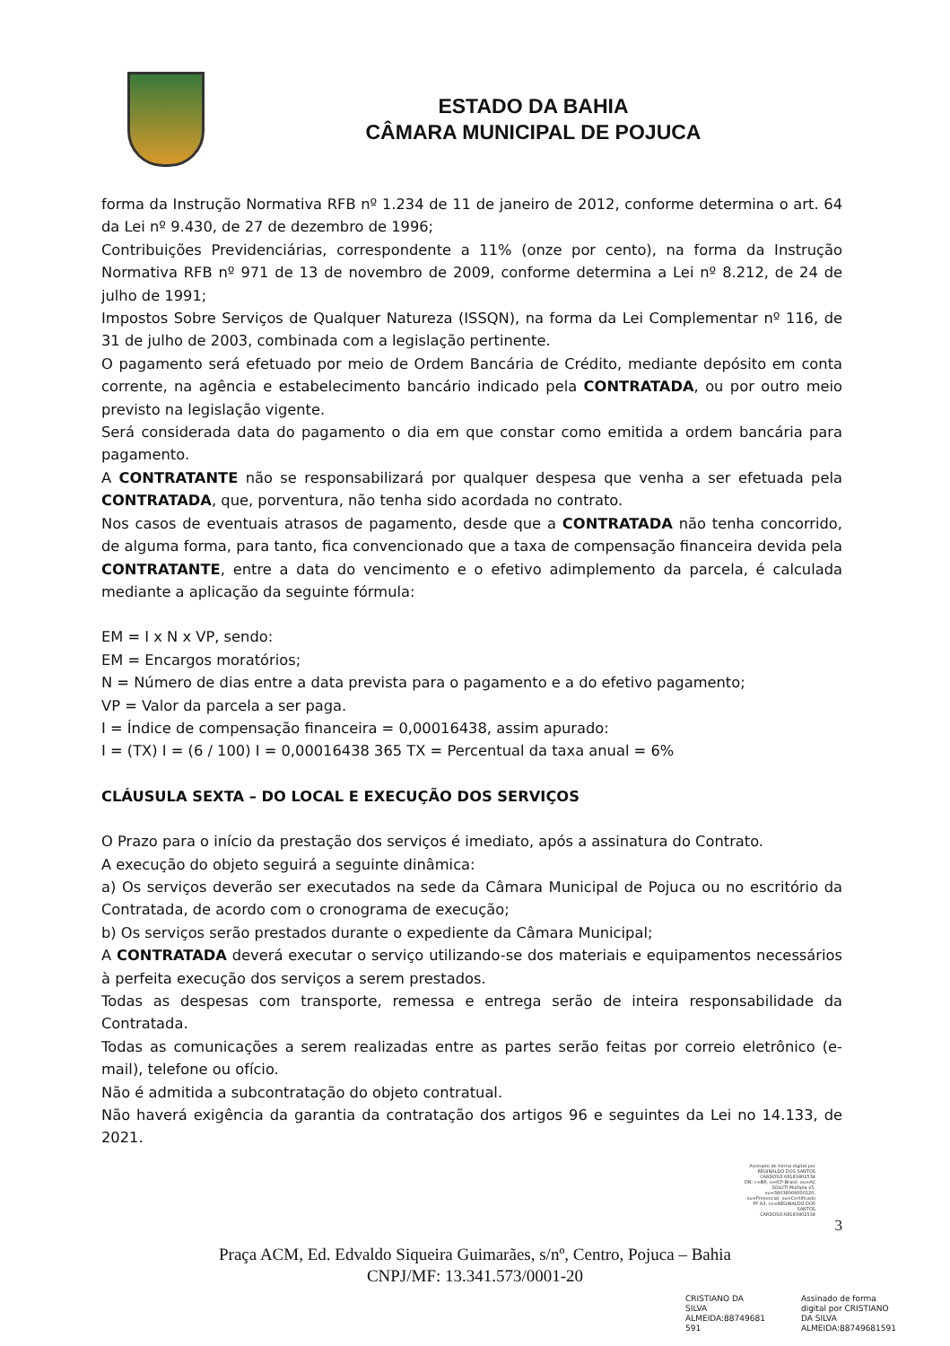ESTADO DA BAHIA
CÂMARA MUNICIPAL DE POJUCA
forma da Instrução Normativa RFB nº 1.234 de 11 de janeiro de 2012, conforme determina o art. 64 da Lei nº 9.430, de 27 de dezembro de 1996;
Contribuições Previdenciárias, correspondente a 11% (onze por cento), na forma da Instrução Normativa RFB nº 971 de 13 de novembro de 2009, conforme determina a Lei nº 8.212, de 24 de julho de 1991;
Impostos Sobre Serviços de Qualquer Natureza (ISSQN), na forma da Lei Complementar nº 116, de 31 de julho de 2003, combinada com a legislação pertinente.
O pagamento será efetuado por meio de Ordem Bancária de Crédito, mediante depósito em conta corrente, na agência e estabelecimento bancário indicado pela CONTRATADA, ou por outro meio previsto na legislação vigente.
Será considerada data do pagamento o dia em que constar como emitida a ordem bancária para pagamento.
A CONTRATANTE não se responsabilizará por qualquer despesa que venha a ser efetuada pela CONTRATADA, que, porventura, não tenha sido acordada no contrato.
Nos casos de eventuais atrasos de pagamento, desde que a CONTRATADA não tenha concorrido, de alguma forma, para tanto, fica convencionado que a taxa de compensação financeira devida pela CONTRATANTE, entre a data do vencimento e o efetivo adimplemento da parcela, é calculada mediante a aplicação da seguinte fórmula:
EM = I x N x VP, sendo:
EM = Encargos moratórios;
N = Número de dias entre a data prevista para o pagamento e a do efetivo pagamento;
VP = Valor da parcela a ser paga.
I = Índice de compensação financeira = 0,00016438, assim apurado:
I = (TX) I = (6 / 100) I = 0,00016438 365 TX = Percentual da taxa anual = 6%
CLÁUSULA SEXTA – DO LOCAL E EXECUÇÃO DOS SERVIÇOS
O Prazo para o início da prestação dos serviços é imediato, após a assinatura do Contrato.
A execução do objeto seguirá a seguinte dinâmica:
a) Os serviços deverão ser executados na sede da Câmara Municipal de Pojuca ou no escritório da Contratada, de acordo com o cronograma de execução;
b) Os serviços serão prestados durante o expediente da Câmara Municipal;
A CONTRATADA deverá executar o serviço utilizando-se dos materiais e equipamentos necessários à perfeita execução dos serviços a serem prestados.
Todas as despesas com transporte, remessa e entrega serão de inteira responsabilidade da Contratada.
Todas as comunicações a serem realizadas entre as partes serão feitas por correio eletrônico (e-mail), telefone ou ofício.
Não é admitida a subcontratação do objeto contratual.
Não haverá exigência da garantia da contratação dos artigos 96 e seguintes da Lei no 14.133, de 2021.
Assinado de forma digital por
REGINALDO DOS SANTOS
CARDOSO:68183402534
DN: c=BR, o=ICP-Brasil, ou=AC
SOLUTI Multipla v5,
ou=38038006000120,
ou=Presencial, ou=Certificado
PF A3, cn=REGINALDO DOS
SANTOS
CARDOSO:68183402534
3
Praça ACM, Ed. Edvaldo Siqueira Guimarães, s/nº, Centro, Pojuca – Bahia
CNPJ/MF: 13.341.573/0001-20
CRISTIANO DA
SILVA
ALMEIDA:88749681
591
Assinado de forma
digital por CRISTIANO
DA SILVA
ALMEIDA:88749681591